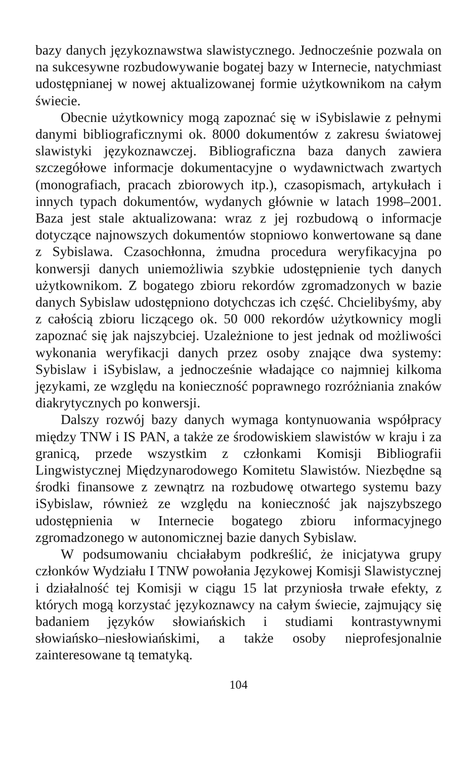bazy danych językoznawstwa slawistycznego. Jednocześnie pozwala on na sukcesywne rozbudowywanie bogatej bazy w Internecie, natychmiast udostępnianej w nowej aktualizowanej formie użytkownikom na całym świecie.
Obecnie użytkownicy mogą zapoznać się w iSybislawie z pełnymi danymi bibliograficznymi ok. 8000 dokumentów z zakresu światowej slawistyki językoznawczej. Bibliograficzna baza danych zawiera szczegółowe informacje dokumentacyjne o wydawnictwach zwartych (monografiach, pracach zbiorowych itp.), czasopismach, artykułach i innych typach dokumentów, wydanych głównie w latach 1998–2001. Baza jest stale aktualizowana: wraz z jej rozbudową o informacje dotyczące najnowszych dokumentów stopniowo konwertowane są dane z Sybislawa. Czasochłonna, żmudna procedura weryfikacyjna po konwersji danych uniemożliwia szybkie udostępnienie tych danych użytkownikom. Z bogatego zbioru rekordów zgromadzonych w bazie danych Sybislaw udostępniono dotychczas ich część. Chcielibyśmy, aby z całością zbioru liczącego ok. 50 000 rekordów użytkownicy mogli zapoznać się jak najszybciej. Uzależnione to jest jednak od możliwości wykonania weryfikacji danych przez osoby znające dwa systemy: Sybislaw i iSybislaw, a jednocześnie władające co najmniej kilkoma językami, ze względu na konieczność poprawnego rozróżniania znaków diakrytycznych po konwersji.
Dalszy rozwój bazy danych wymaga kontynuowania współpracy między TNW i IS PAN, a także ze środowiskiem slawistów w kraju i za granicą, przede wszystkim z członkami Komisji Bibliografii Lingwistycznej Międzynarodowego Komitetu Slawistów. Niezbędne są środki finansowe z zewnątrz na rozbudowę otwartego systemu bazy iSybislaw, również ze względu na konieczność jak najszybszego udostępnienia w Internecie bogatego zbioru informacyjnego zgromadzonego w autonomicznej bazie danych Sybislaw.
W podsumowaniu chciałabym podkreślić, że inicjatywa grupy członków Wydziału I TNW powołania Językowej Komisji Slawistycznej i działalność tej Komisji w ciągu 15 lat przyniosła trwałe efekty, z których mogą korzystać językoznawcy na całym świecie, zajmujący się badaniem języków słowiańskich i studiami kontrastywnymi słowiańsko–niesłowiańskimi, a także osoby nieprofesjonalnie zainteresowane tą tematyką.
104